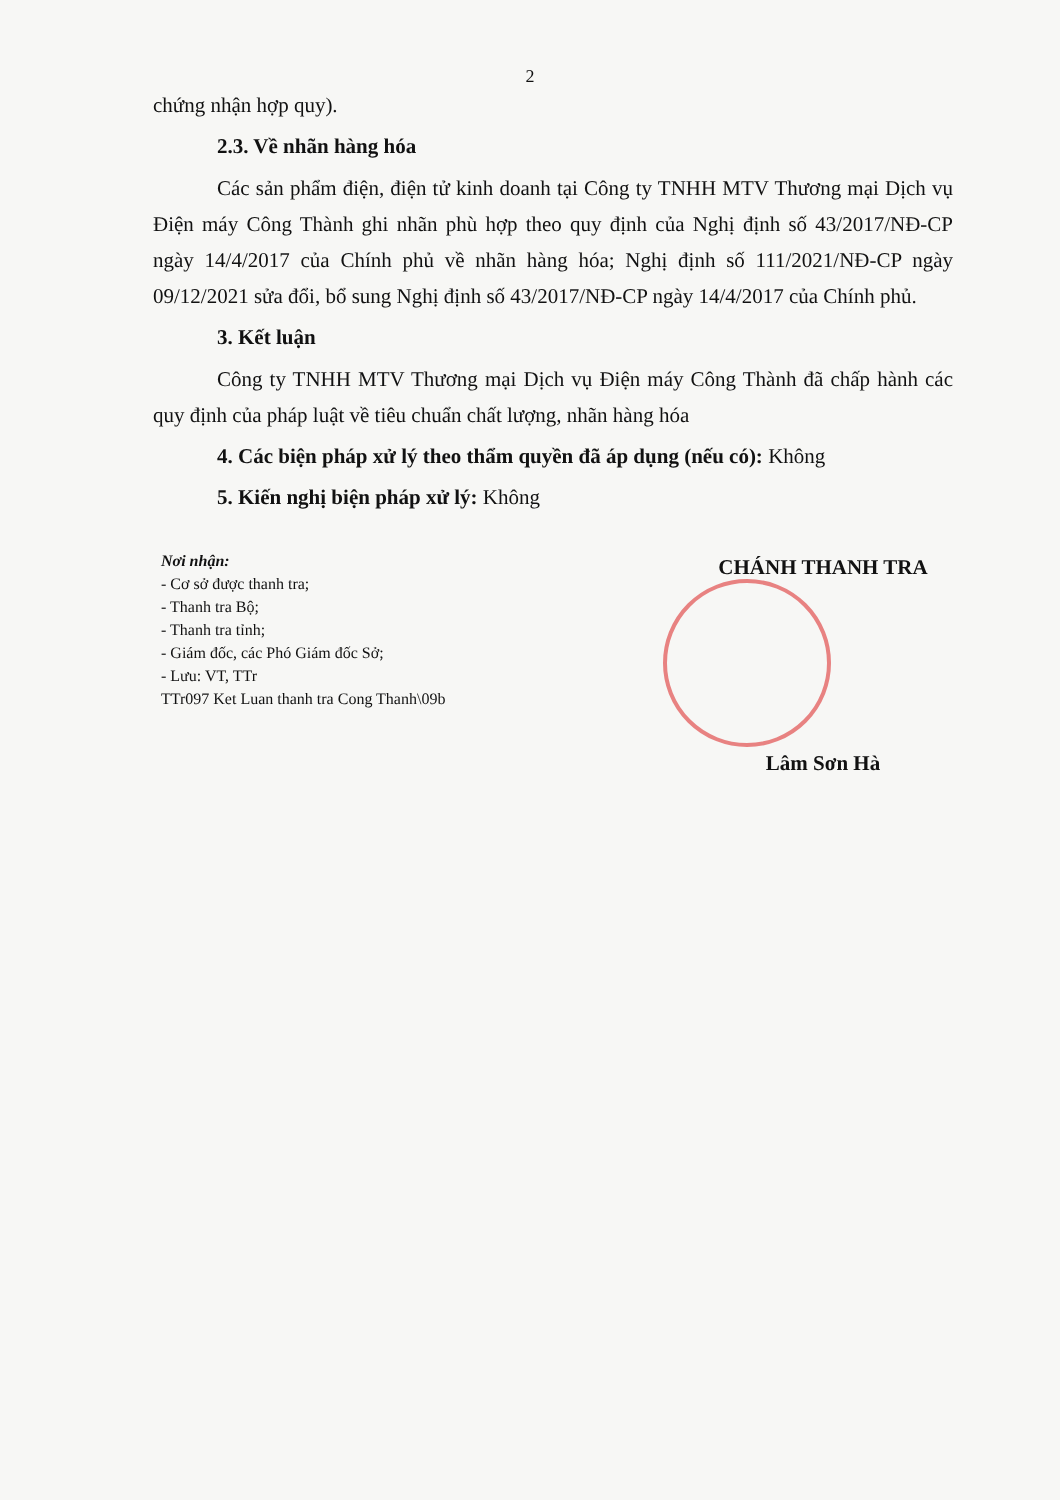2
chứng nhận hợp quy).
2.3. Về nhãn hàng hóa
Các sản phẩm điện, điện tử kinh doanh tại Công ty TNHH MTV Thương mại Dịch vụ Điện máy Công Thành ghi nhãn phù hợp theo quy định của Nghị định số 43/2017/NĐ-CP ngày 14/4/2017 của Chính phủ về nhãn hàng hóa; Nghị định số 111/2021/NĐ-CP ngày 09/12/2021 sửa đổi, bổ sung Nghị định số 43/2017/NĐ-CP ngày 14/4/2017 của Chính phủ.
3. Kết luận
Công ty TNHH MTV Thương mại Dịch vụ Điện máy Công Thành đã chấp hành các quy định của pháp luật về tiêu chuẩn chất lượng, nhãn hàng hóa
4. Các biện pháp xử lý theo thẩm quyền đã áp dụng (nếu có): Không
5. Kiến nghị biện pháp xử lý: Không
Nơi nhận:
- Cơ sở được thanh tra;
- Thanh tra Bộ;
- Thanh tra tỉnh;
- Giám đốc, các Phó Giám đốc Sở;
- Lưu: VT, TTr
TTr097 Ket Luan thanh tra Cong Thanh\09b
CHÁNH THANH TRA
Lâm Sơn Hà